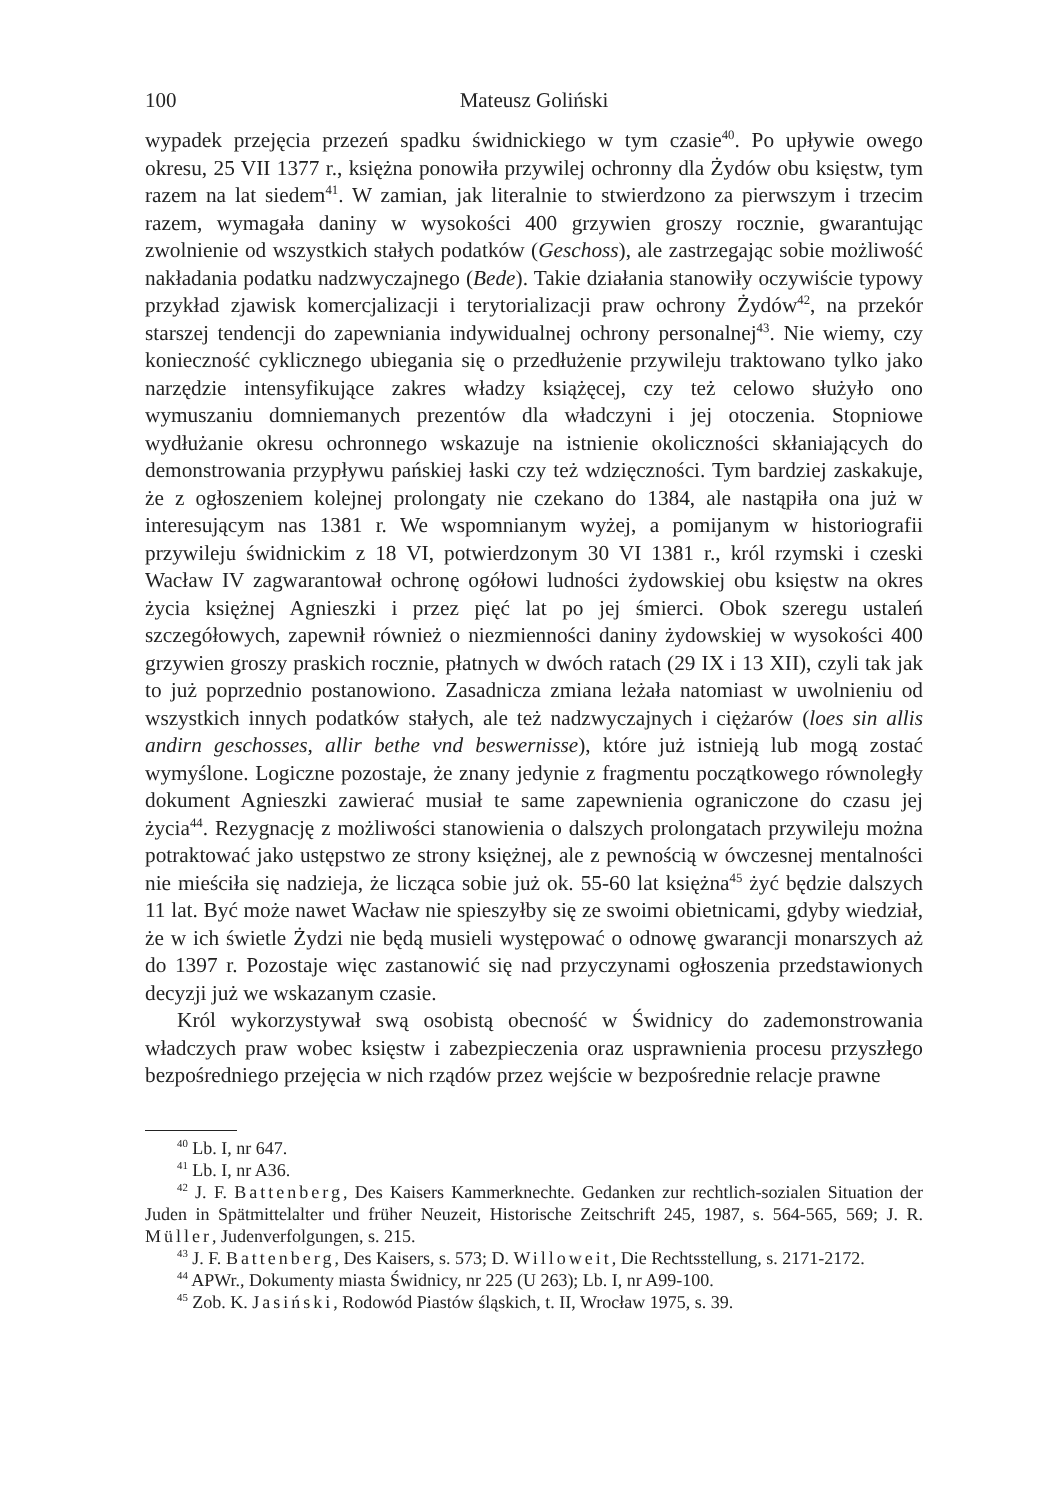100 Mateusz Goliński
wypadek przejęcia przezeń spadku świdnickiego w tym czasie<sup>40</sup>. Po upływie owego okresu, 25 VII 1377 r., księżna ponowiła przywilej ochronny dla Żydów obu księstw, tym razem na lat siedem<sup>41</sup>. W zamian, jak literalnie to stwierdzono za pierwszym i trzecim razem, wymagała daniny w wysokości 400 grzywien groszy rocznie, gwarantując zwolnienie od wszystkich stałych podatków (Geschoss), ale zastrzegając sobie możliwość nakładania podatku nadzwyczajnego (Bede). Takie działania stanowiły oczywiście typowy przykład zjawisk komercjalizacji i terytorializacji praw ochrony Żydów<sup>42</sup>, na przekór starszej tendencji do zapewniania indywidualnej ochrony personalnej<sup>43</sup>. Nie wiemy, czy konieczność cyklicznego ubiegania się o przedłużenie przywileju traktowano tylko jako narzędzie intensyfikujące zakres władzy książęcej, czy też celowo służyło ono wymuszaniu domniemanych prezentów dla władczyni i jej otoczenia. Stopniowe wydłużanie okresu ochronnego wskazuje na istnienie okoliczności skłaniających do demonstrowania przypływu pańskiej łaski czy też wdzięczności. Tym bardziej zaskakuje, że z ogłoszeniem kolejnej prolongaty nie czekano do 1384, ale nastąpiła ona już w interesującym nas 1381 r. We wspomnianym wyżej, a pomijanym w historiografii przywileju świdnickim z 18 VI, potwierdzonym 30 VI 1381 r., król rzymski i czeski Wacław IV zagwarantował ochronę ogółowi ludności żydowskiej obu księstw na okres życia księżnej Agnieszki i przez pięć lat po jej śmierci. Obok szeregu ustaleń szczegółowych, zapewnił również o niezmienności daniny żydowskiej w wysokości 400 grzywien groszy praskich rocznie, płatnych w dwóch ratach (29 IX i 13 XII), czyli tak jak to już poprzednio postanowiono. Zasadnicza zmiana leżała natomiast w uwolnieniu od wszystkich innych podatków stałych, ale też nadzwyczajnych i ciężarów (loes sin allis andirn geschosses, allir bethe vnd beswernisse), które już istnieją lub mogą zostać wymyślone. Logiczne pozostaje, że znany jedynie z fragmentu początkowego równoległy dokument Agnieszki zawierać musiał te same zapewnienia ograniczone do czasu jej życia<sup>44</sup>. Rezygnację z możliwości stanowienia o dalszych prolongatach przywileju można potraktować jako ustępstwo ze strony księżnej, ale z pewnością w ówczesnej mentalności nie mieściła się nadzieja, że licząca sobie już ok. 55-60 lat księżna<sup>45</sup> żyć będzie dalszych 11 lat. Być może nawet Wacław nie spieszyłby się ze swoimi obietnicami, gdyby wiedział, że w ich świetle Żydzi nie będą musieli występować o odnowę gwarancji monarszych aż do 1397 r. Pozostaje więc zastanowić się nad przyczynami ogłoszenia przedstawionych decyzji już we wskazanym czasie.
Król wykorzystywał swą osobistą obecność w Świdnicy do zademonstrowania władczych praw wobec księstw i zabezpieczenia oraz usprawnienia procesu przyszłego bezpośredniego przejęcia w nich rządów przez wejście w bezpośrednie relacje prawne
<sup>40</sup> Lb. I, nr 647.
<sup>41</sup> Lb. I, nr A36.
<sup>42</sup> J. F. Battenberg, Des Kaisers Kammerknechte. Gedanken zur rechtlich-sozialen Situation der Juden in Spätmittelalter und früher Neuzeit, Historische Zeitschrift 245, 1987, s. 564-565, 569; J. R. Müller, Judenverfolgungen, s. 215.
<sup>43</sup> J. F. Battenberg, Des Kaisers, s. 573; D. Willoweit, Die Rechtsstellung, s. 2171-2172.
<sup>44</sup> APWr., Dokumenty miasta Świdnicy, nr 225 (U 263); Lb. I, nr A99-100.
<sup>45</sup> Zob. K. Jasiński, Rodowód Piastów śląskich, t. II, Wrocław 1975, s. 39.